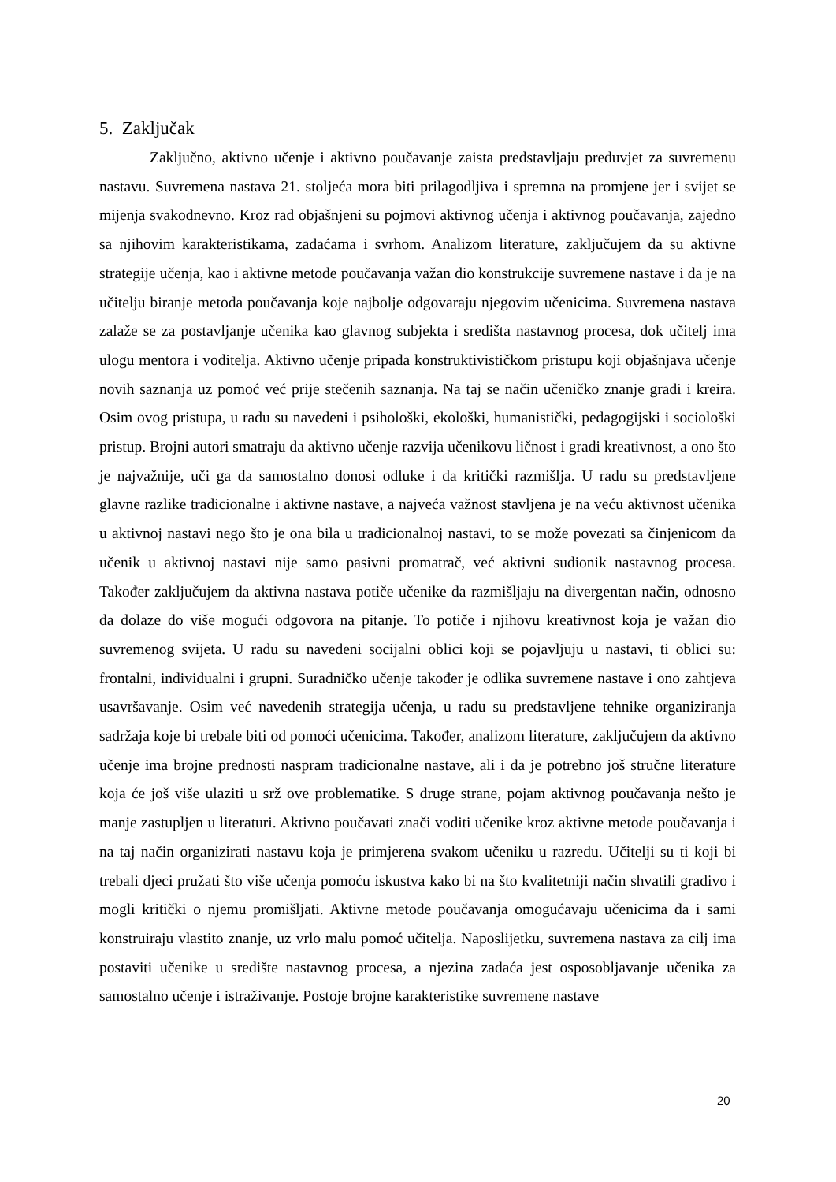5. Zaključak
Zaključno, aktivno učenje i aktivno poučavanje zaista predstavljaju preduvjet za suvremenu nastavu. Suvremena nastava 21. stoljeća mora biti prilagodljiva i spremna na promjene jer i svijet se mijenja svakodnevno. Kroz rad objašnjeni su pojmovi aktivnog učenja i aktivnog poučavanja, zajedno sa njihovim karakteristikama, zadaćama i svrhom. Analizom literature, zaključujem da su aktivne strategije učenja, kao i aktivne metode poučavanja važan dio konstrukcije suvremene nastave i da je na učitelju biranje metoda poučavanja koje najbolje odgovaraju njegovim učenicima. Suvremena nastava zalaže se za postavljanje učenika kao glavnog subjekta i središta nastavnog procesa, dok učitelj ima ulogu mentora i voditelja. Aktivno učenje pripada konstruktivističkom pristupu koji objašnjava učenje novih saznanja uz pomoć već prije stečenih saznanja. Na taj se način učeničko znanje gradi i kreira. Osim ovog pristupa, u radu su navedeni i psihološki, ekološki, humanistički, pedagogijski i sociološki pristup. Brojni autori smatraju da aktivno učenje razvija učenikovu ličnost i gradi kreativnost, a ono što je najvažnije, uči ga da samostalno donosi odluke i da kritički razmišlja. U radu su predstavljene glavne razlike tradicionalne i aktivne nastave, a najveća važnost stavljena je na veću aktivnost učenika u aktivnoj nastavi nego što je ona bila u tradicionalnoj nastavi, to se može povezati sa činjenicom da učenik u aktivnoj nastavi nije samo pasivni promatrač, već aktivni sudionik nastavnog procesa. Također zaključujem da aktivna nastava potiče učenike da razmišljaju na divergentan način, odnosno da dolaze do više mogući odgovora na pitanje. To potiče i njihovu kreativnost koja je važan dio suvremenog svijeta. U radu su navedeni socijalni oblici koji se pojavljuju u nastavi, ti oblici su: frontalni, individualni i grupni. Suradničko učenje također je odlika suvremene nastave i ono zahtjeva usavršavanje. Osim već navedenih strategija učenja, u radu su predstavljene tehnike organiziranja sadržaja koje bi trebale biti od pomoći učenicima. Također, analizom literature, zaključujem da aktivno učenje ima brojne prednosti naspram tradicionalne nastave, ali i da je potrebno još stručne literature koja će još više ulaziti u srž ove problematike. S druge strane, pojam aktivnog poučavanja nešto je manje zastupljen u literaturi. Aktivno poučavati znači voditi učenike kroz aktivne metode poučavanja i na taj način organizirati nastavu koja je primjerena svakom učeniku u razredu. Učitelji su ti koji bi trebali djeci pružati što više učenja pomoću iskustva kako bi na što kvalitetniji način shvatili gradivo i mogli kritički o njemu promišljati. Aktivne metode poučavanja omogućavaju učenicima da i sami konstruiraju vlastito znanje, uz vrlo malu pomoć učitelja. Naposlijetku, suvremena nastava za cilj ima postaviti učenike u središte nastavnog procesa, a njezina zadaća jest osposobljavanje učenika za samostalno učenje i istraživanje. Postoje brojne karakteristike suvremene nastave
20